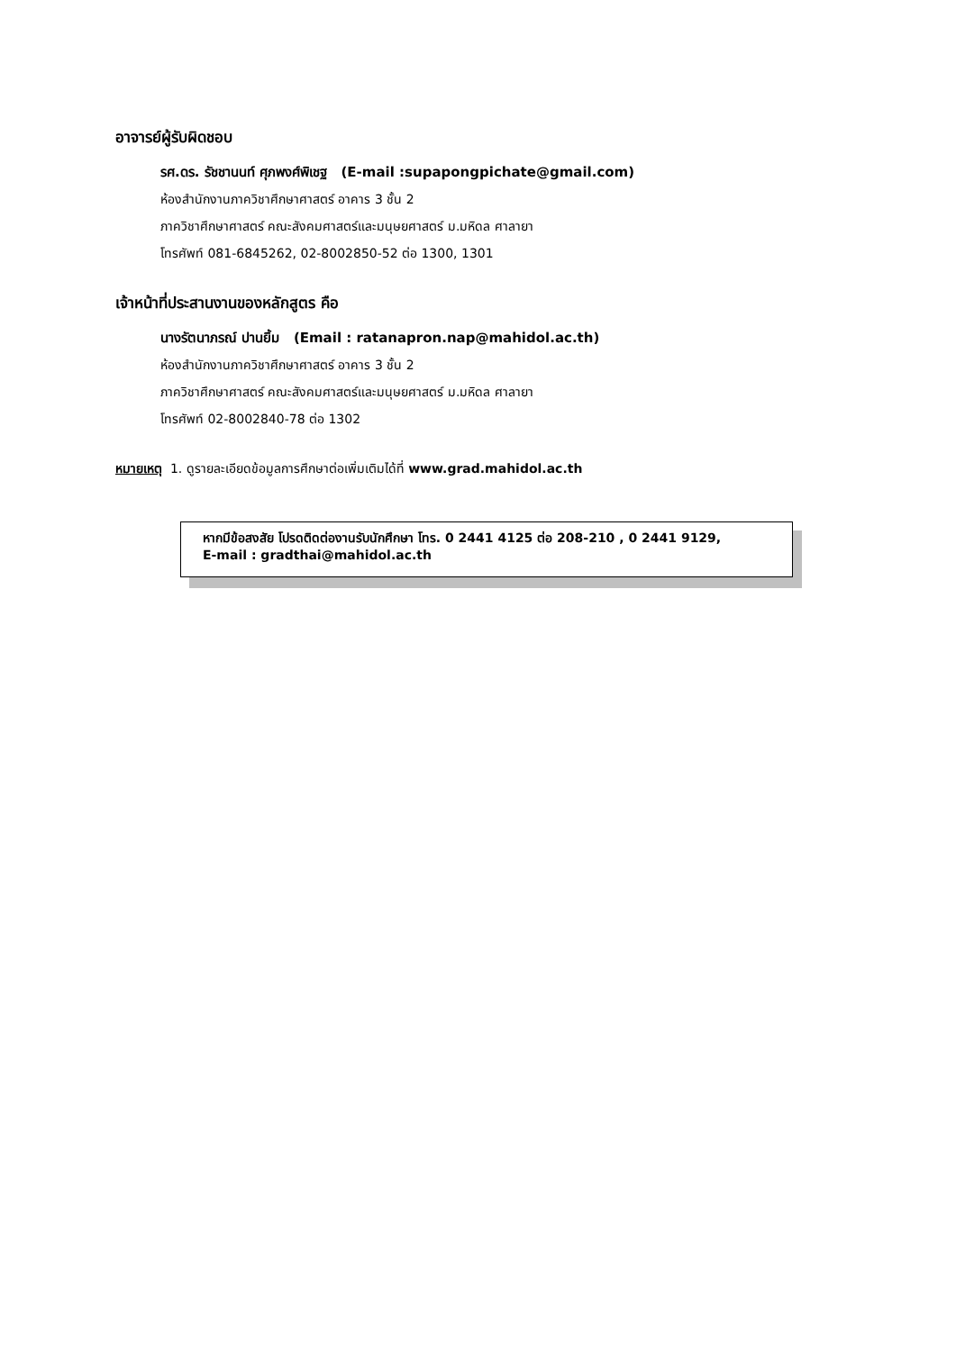อาจารย์ผู้รับผิดชอบ
รศ.ดร. รัชชานนท์ ศุภพงศ์พิเชฐ (E-mail :supapongpichate@gmail.com)
ห้องสำนักงานภาควิชาศึกษาศาสตร์ อาคาร 3 ชั้น 2
ภาควิชาศึกษาศาสตร์ คณะสังคมศาสตร์และมนุษยศาสตร์ ม.มหิดล ศาลายา
โทรศัพท์ 081-6845262, 02-8002850-52 ต่อ 1300, 1301
เจ้าหน้าที่ประสานงานของหลักสูตร คือ
นางรัตนาภรณ์ ปานยิ้ม (Email : ratanapron.nap@mahidol.ac.th)
ห้องสำนักงานภาควิชาศึกษาศาสตร์ อาคาร 3 ชั้น 2
ภาควิชาศึกษาศาสตร์ คณะสังคมศาสตร์และมนุษยศาสตร์ ม.มหิดล ศาลายา
โทรศัพท์ 02-8002840-78 ต่อ 1302
หมายเหตุ 1. ดูรายละเอียดข้อมูลการศึกษาต่อเพิ่มเติมได้ที่ www.grad.mahidol.ac.th
หากมีข้อสงสัย โปรดติดต่องานรับนักศึกษา โทร. 0 2441 4125 ต่อ 208-210 , 0 2441 9129,
E-mail : gradthai@mahidol.ac.th